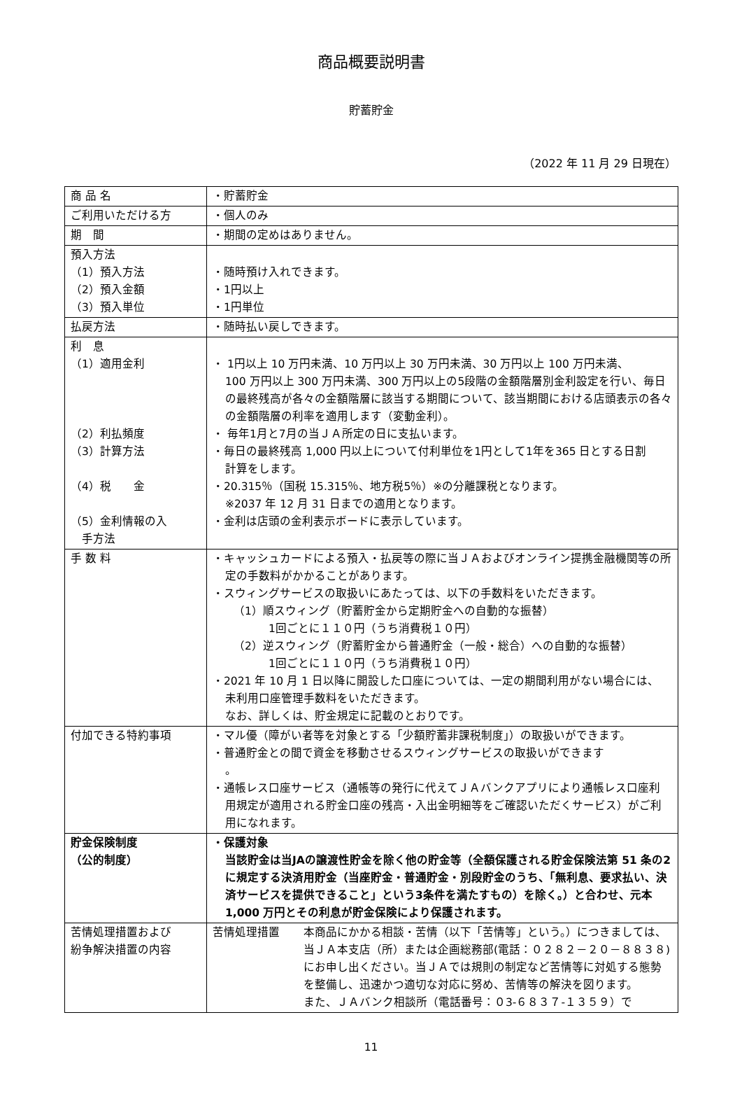商品概要説明書
貯蓄貯金
（2022 年 11 月 29 日現在）
| 商 品 名 | ・貯蓄貯金 |
| ご利用いただける方 | ・個人のみ |
| 期 間 | ・期間の定めはありません。 |
| 預入方法 （1）預入方法 （2）預入金額 （3）預入単位 | ・随時預け入れできます。 ・1円以上 ・1円単位 |
| 払戻方法 | ・随時払い戻しできます。 |
| 利 息 （1）適用金利 （2）利払頻度 （3）計算方法 （4）税 金 （5）金利情報の入 手方法 | ・ 1円以上 10 万円未満、10 万円以上 30 万円未満、30 万円以上 100 万円未満、 100 万円以上 300 万円未満、300 万円以上の5段階の金額階層別金利設定を行い、毎日の最終残高が各々の金額階層に該当する期間について、該当期間における店頭表示の各々の金額階層の利率を適用します（変動金利）。 ・ 毎年1月と7月の当ＪＡ所定の日に支払います。 ・毎日の最終残高 1,000 円以上について付利単位を1円として1年を365 日とする日割 計算をします。 ・20.315％（国税 15.315％、地方税5％）※の分離課税となります。 ※2037 年 12 月 31 日までの適用となります。 ・金利は店頭の金利表示ボードに表示しています。 |
| 手 数 料 | ・キャッシュカードによる預入・払戻等の際に当ＪＡおよびオンライン提携金融機関等の所 定の手数料がかかることがあります。 ・スウィングサービスの取扱いにあたっては、以下の手数料をいただきます。 （1）順スウィング（貯蓄貯金から定期貯金への自動的な振替） 1回ごとに１１０円（うち消費税１０円） （2）逆スウィング（貯蓄貯金から普通貯金（一般・総合）への自動的な振替） 1回ごとに１１０円（うち消費税１０円） ・2021 年 10 月 1 日以降に開設した口座については、一定の期間利用がない場合には、 未利用口座管理手数料をいただきます。 なお、詳しくは、貯金規定に記載のとおりです。 |
| 付加できる特約事項 | ・マル優（障がい者等を対象とする「少額貯蓄非課税制度」）の取扱いができます。 ・普通貯金との間で資金を移動させるスウィングサービスの取扱いができます 。 ・通帳レス口座サービス（通帳等の発行に代えてＪＡバンクアプリにより通帳レス口座利 用規定が適用される貯金口座の残高・入出金明細等をご確認いただくサービス）がご利用になれます。 |
| 貯金保険制度 （公的制度） | ・保護対象 当該貯金は当JAの譲渡性貯金を除く他の貯金等（全額保護される貯金保険法第 51 条の2に規定する決済用貯金（当座貯金・普通貯金・別段貯金のうち、「無利息、要求払い、決済サービスを提供できること」という3条件を満たすもの）を除く。）と合わせ、元本 1,000 万円とその利息が貯金保険により保護されます。 |
| 苦情処理措置および 紛争解決措置の内容 | 苦情処理措置 本商品にかかる相談・苦情（以下「苦情等」という。）につきましては、当ＪＡ本支店（所）または企画総務部(電話：０２８２－２０－８８３８)にお申し出ください。当ＪＡでは規則の制定など苦情等に対処する態勢を整備し、迅速かつ適切な対応に努め、苦情等の解決を図ります。 また、ＪＡバンク相談所（電話番号：０3-６８３７-１３５９）で |
11